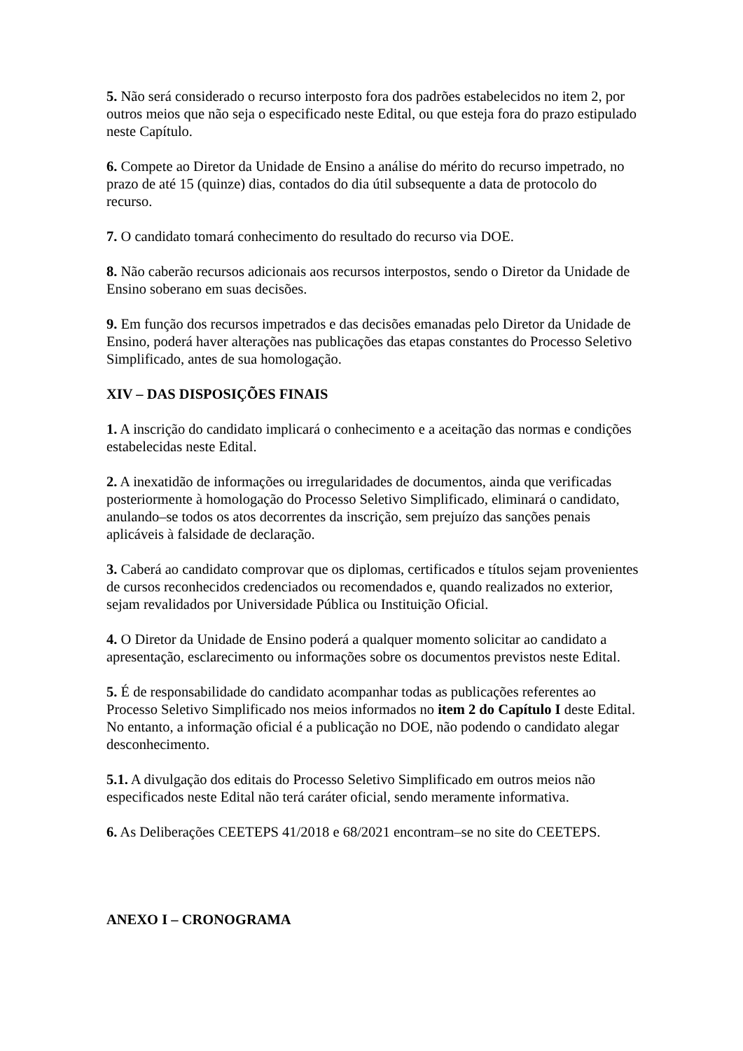5. Não será considerado o recurso interposto fora dos padrões estabelecidos no item 2, por outros meios que não seja o especificado neste Edital, ou que esteja fora do prazo estipulado neste Capítulo.
6. Compete ao Diretor da Unidade de Ensino a análise do mérito do recurso impetrado, no prazo de até 15 (quinze) dias, contados do dia útil subsequente a data de protocolo do recurso.
7. O candidato tomará conhecimento do resultado do recurso via DOE.
8. Não caberão recursos adicionais aos recursos interpostos, sendo o Diretor da Unidade de Ensino soberano em suas decisões.
9. Em função dos recursos impetrados e das decisões emanadas pelo Diretor da Unidade de Ensino, poderá haver alterações nas publicações das etapas constantes do Processo Seletivo Simplificado, antes de sua homologação.
XIV – DAS DISPOSIÇÕES FINAIS
1. A inscrição do candidato implicará o conhecimento e a aceitação das normas e condições estabelecidas neste Edital.
2. A inexatidão de informações ou irregularidades de documentos, ainda que verificadas posteriormente à homologação do Processo Seletivo Simplificado, eliminará o candidato, anulando–se todos os atos decorrentes da inscrição, sem prejuízo das sanções penais aplicáveis à falsidade de declaração.
3. Caberá ao candidato comprovar que os diplomas, certificados e títulos sejam provenientes de cursos reconhecidos credenciados ou recomendados e, quando realizados no exterior, sejam revalidados por Universidade Pública ou Instituição Oficial.
4. O Diretor da Unidade de Ensino poderá a qualquer momento solicitar ao candidato a apresentação, esclarecimento ou informações sobre os documentos previstos neste Edital.
5. É de responsabilidade do candidato acompanhar todas as publicações referentes ao Processo Seletivo Simplificado nos meios informados no item 2 do Capítulo I deste Edital. No entanto, a informação oficial é a publicação no DOE, não podendo o candidato alegar desconhecimento.
5.1. A divulgação dos editais do Processo Seletivo Simplificado em outros meios não especificados neste Edital não terá caráter oficial, sendo meramente informativa.
6. As Deliberações CEETEPS 41/2018 e 68/2021 encontram–se no site do CEETEPS.
ANEXO I – CRONOGRAMA